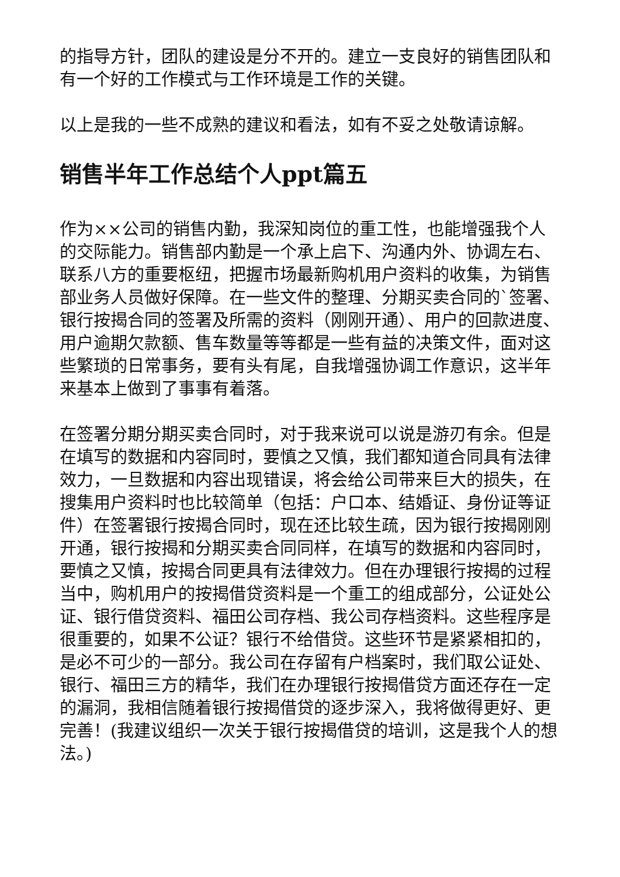的指导方针，团队的建设是分不开的。建立一支良好的销售团队和有一个好的工作模式与工作环境是工作的关键。
以上是我的一些不成熟的建议和看法，如有不妥之处敬请谅解。
销售半年工作总结个人ppt篇五
作为××公司的销售内勤，我深知岗位的重工性，也能增强我个人的交际能力。销售部内勤是一个承上启下、沟通内外、协调左右、联系八方的重要枢纽，把握市场最新购机用户资料的收集，为销售部业务人员做好保障。在一些文件的整理、分期买卖合同的`签署、银行按揭合同的签署及所需的资料（刚刚开通）、用户的回款进度、用户逾期欠款额、售车数量等等都是一些有益的决策文件，面对这些繁琐的日常事务，要有头有尾，自我增强协调工作意识，这半年来基本上做到了事事有着落。
在签署分期分期买卖合同时，对于我来说可以说是游刃有余。但是在填写的数据和内容同时，要慎之又慎，我们都知道合同具有法律效力，一旦数据和内容出现错误，将会给公司带来巨大的损失，在搜集用户资料时也比较简单（包括：户口本、结婚证、身份证等证件）在签署银行按揭合同时，现在还比较生疏，因为银行按揭刚刚开通，银行按揭和分期买卖合同同样，在填写的数据和内容同时，要慎之又慎，按揭合同更具有法律效力。但在办理银行按揭的过程当中，购机用户的按揭借贷资料是一个重工的组成部分，公证处公证、银行借贷资料、福田公司存档、我公司存档资料。这些程序是很重要的，如果不公证？银行不给借贷。这些环节是紧紧相扣的，是必不可少的一部分。我公司在存留有户档案时，我们取公证处、银行、福田三方的精华，我们在办理银行按揭借贷方面还存在一定的漏洞，我相信随着银行按揭借贷的逐步深入，我将做得更好、更完善！(我建议组织一次关于银行按揭借贷的培训，这是我个人的想法。)